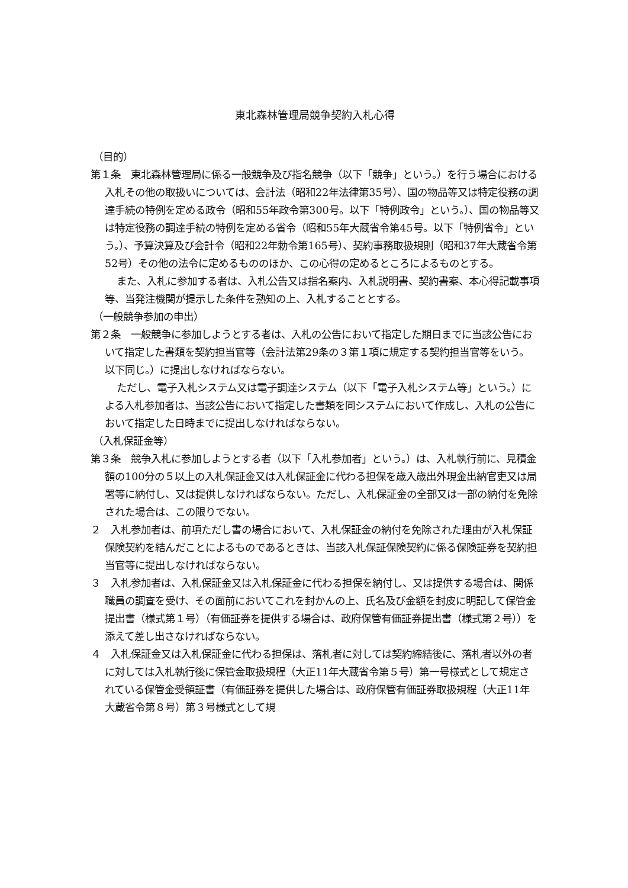東北森林管理局競争契約入札心得
（目的）
第１条　東北森林管理局に係る一般競争及び指名競争（以下「競争」という。）を行う場合における入札その他の取扱いについては、会計法（昭和22年法律第35号）、国の物品等又は特定役務の調達手続の特例を定める政令（昭和55年政令第300号。以下「特例政令」という。）、国の物品等又は特定役務の調達手続の特例を定める省令（昭和55年大蔵省令第45号。以下「特例省令」という。）、予算決算及び会計令（昭和22年勅令第165号）、契約事務取扱規則（昭和37年大蔵省令第52号）その他の法令に定めるもののほか、この心得の定めるところによるものとする。
また、入札に参加する者は、入札公告又は指名案内、入札説明書、契約書案、本心得記載事項等、当発注機関が提示した条件を熟知の上、入札することとする。
（一般競争参加の申出）
第２条　一般競争に参加しようとする者は、入札の公告において指定した期日までに当該公告において指定した書類を契約担当官等（会計法第29条の３第１項に規定する契約担当官等をいう。以下同じ。）に提出しなければならない。
ただし、電子入札システム又は電子調達システム（以下「電子入札システム等」という。）による入札参加者は、当該公告において指定した書類を同システムにおいて作成し、入札の公告において指定した日時までに提出しなければならない。
（入札保証金等）
第３条　競争入札に参加しようとする者（以下「入札参加者」という。）は、入札執行前に、見積金額の100分の５以上の入札保証金又は入札保証金に代わる担保を歳入歳出外現金出納官吏又は局署等に納付し、又は提供しなければならない。ただし、入札保証金の全部又は一部の納付を免除された場合は、この限りでない。
２　入札参加者は、前項ただし書の場合において、入札保証金の納付を免除された理由が入札保証保険契約を結んだことによるものであるときは、当該入札保証保険契約に係る保険証券を契約担当官等に提出しなければならない。
３　入札参加者は、入札保証金又は入札保証金に代わる担保を納付し、又は提供する場合は、関係職員の調査を受け、その面前においてこれを封かんの上、氏名及び金額を封皮に明記して保管金提出書（様式第１号）（有価証券を提供する場合は、政府保管有価証券提出書（様式第２号））を添えて差し出さなければならない。
４　入札保証金又は入札保証金に代わる担保は、落札者に対しては契約締結後に、落札者以外の者に対しては入札執行後に保管金取扱規程（大正11年大蔵省令第５号）第一号様式として規定されている保管金受領証書（有価証券を提供した場合は、政府保管有価証券取扱規程（大正11年大蔵省令第８号）第３号様式として規